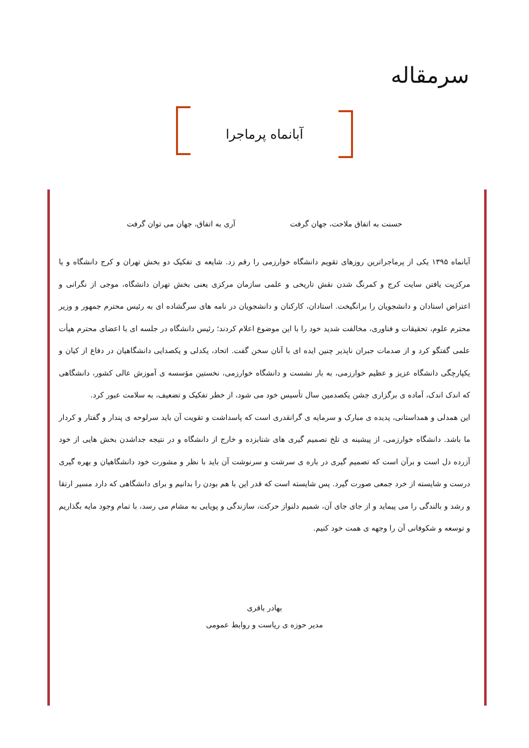سرمقاله
آبانماه پرماجرا
حسنت به اتفاق ملاحت، جهان گرفت آری به اتفاق، جهان می توان گرفت
آبانماه ۱۳۹۵ یکی از پرماجراترین روزهای تقویم دانشگاه خوارزمی را رقم زد. شایعه ی تفکیک دو بخش تهران و کرج دانشگاه و یا مرکزیت یافتن سایت کرج و کمرنگ شدن نقش تاریخی و علمی سازمان مرکزی یعنی بخش تهران دانشگاه، موجی از نگرانی و اعتراض استادان و دانشجویان را برانگیخت. استادان، کارکنان و دانشجویان در نامه های سرگشاده ای به رئیس محترم جمهور و وزیر محترم علوم، تحقیقات و فناوری، مخالفت شدید خود را با این موضوع اعلام کردند؛ رئیس دانشگاه در جلسه ای با اعضای محترم هیأت علمی گفتگو کرد و از صدمات جبران ناپذیر چنین ایده ای با آنان سخن گفت. اتحاد، یکدلی و یکصدایی دانشگاهیان در دفاع از کیان و یکپارچگی دانشگاه عزیز و عظیم خوارزمی، به بار نشست و دانشگاه خوارزمی، نخستین مؤسسه ی آموزش عالی کشور، دانشگاهی که اندک اندک، آماده ی برگزاری جشن یکصدمین سال تأسیس خود می شود، از خطر تفکیک و تضعیف، به سلامت عبور کرد.
این همدلی و همداستانی، پدیده ی مبارک و سرمایه ی گرانقدری است که پاسداشت و تقویت آن باید سرلوحه ی پندار و گفتار و کردار ما باشد. دانشگاه خوارزمی، از پیشینه ی تلخ تصمیم گیری های شتابزده و خارج از دانشگاه و در نتیجه جداشدن بخش هایی از خود آزرده دل است و برآن است که تصمیم گیری در باره ی سرشت و سرنوشت آن باید با نظر و مشورت خود دانشگاهیان و بهره گیری درست و شایسته از خرد جمعی صورت گیرد. پس شایسته است که قدر این با هم بودن را بدانیم و برای دانشگاهی که دارد مسیر ارتقا و رشد و بالندگی را می پیماید و از جای جای آن، شمیم دلنواز حرکت، سازندگی و پویایی به مشام می رسد، با تمام وجود مایه بگذاریم و توسعه و شکوفانی آن را وجهه ی همت خود کنیم.
بهادر باقری
مدیر حوزه ی ریاست و روابط عمومی